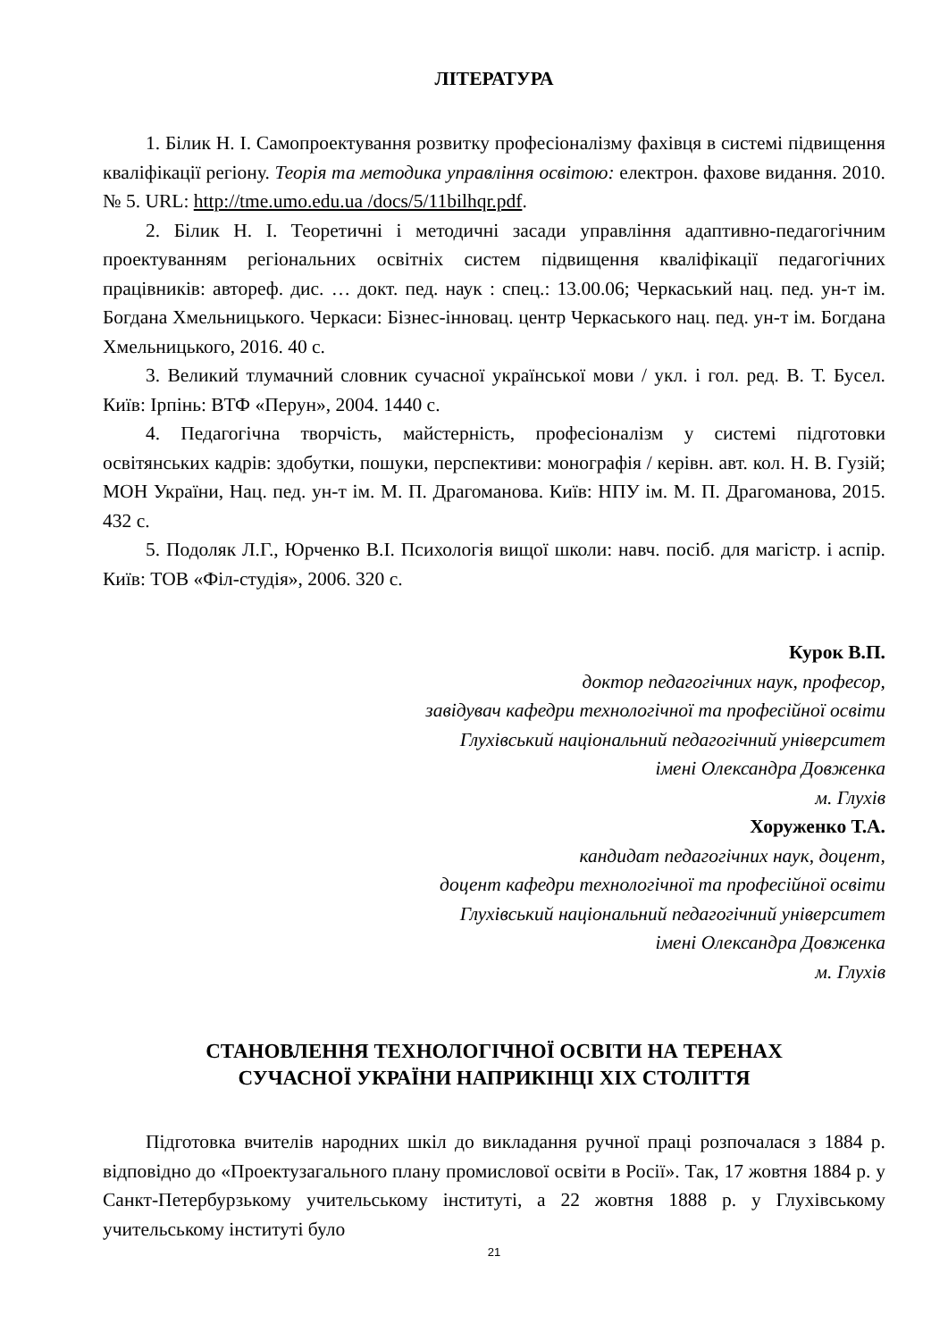ЛІТЕРАТУРА
1. Білик Н. І. Самопроектування розвитку професіоналізму фахівця в системі підвищення кваліфікації регіону. Теорія та методика управління освітою: електрон. фахове видання. 2010. № 5. URL: http://tme.umo.edu.ua /docs/5/11bilhqr.pdf.
2. Білик Н. І. Теоретичні і методичні засади управління адаптивно-педагогічним проектуванням регіональних освітніх систем підвищення кваліфікації педагогічних працівників: автореф. дис. … докт. пед. наук : спец.: 13.00.06; Черкаський нац. пед. ун-т ім. Богдана Хмельницького. Черкаси: Бізнес-інновац. центр Черкаського нац. пед. ун-т ім. Богдана Хмельницького, 2016. 40 с.
3. Великий тлумачний словник сучасної української мови / укл. і гол. ред. В. Т. Бусел. Київ: Ірпінь: ВТФ «Перун», 2004. 1440 с.
4. Педагогічна творчість, майстерність, професіоналізм у системі підготовки освітянських кадрів: здобутки, пошуки, перспективи: монографія / керівн. авт. кол. Н. В. Гузій; МОН України, Нац. пед. ун-т ім. М. П. Драгоманова. Київ: НПУ ім. М. П. Драгоманова, 2015. 432 с.
5. Подоляк Л.Г., Юрченко В.І. Психологія вищої школи: навч. посіб. для магістр. і аспір. Київ: ТОВ «Філ-студія», 2006. 320 с.
Курок В.П.
доктор педагогічних наук, професор,
завідувач кафедри технологічної та професійної освіти
Глухівський національний педагогічний університет
імені Олександра Довженка
м. Глухів
Хоруженко Т.А.
кандидат педагогічних наук, доцент,
доцент кафедри технологічної та професійної освіти
Глухівський національний педагогічний університет
імені Олександра Довженка
м. Глухів
СТАНОВЛЕННЯ ТЕХНОЛОГІЧНОЇ ОСВІТИ НА ТЕРЕНАХ
СУЧАСНОЇ УКРАЇНИ НАПРИКІНЦІ ХІХ СТОЛІТТЯ
Підготовка вчителів народних шкіл до викладання ручної праці розпочалася з 1884 р. відповідно до «Проектузагального плану промислової освіти в Росії». Так, 17 жовтня 1884 р. у Санкт-Петербурзькому учительському інституті, а 22 жовтня 1888 р. у Глухівському учительському інституті було
21